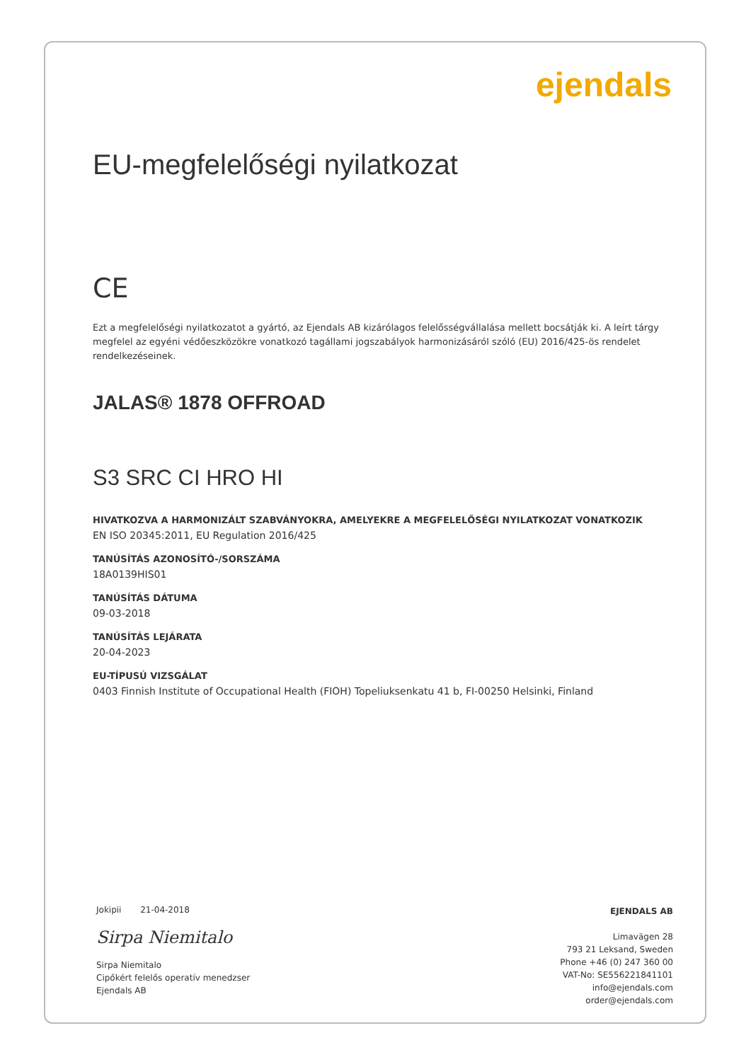ejendals
EU-megfelelőségi nyilatkozat
CE
Ezt a megfelelőségi nyilatkozatot a gyártó, az Ejendals AB kizárólagos felelősségvállalása mellett bocsátják ki. A leírt tárgy megfelel az egyéni védőeszközökre vonatkozó tagállami jogszabályok harmonizásáról szóló (EU) 2016/425-ös rendelet rendelkezéseinek.
JALAS® 1878 OFFROAD
S3 SRC CI HRO HI
HIVATKOZVA A HARMONIZÁLT SZABVÁNYOKRA, AMELYEKRE A MEGFELELŐSÉGI NYILATKOZAT VONATKOZIK
EN ISO 20345:2011, EU Regulation 2016/425
TANÚSÍTÁS AZONOSÍTÓ-/SORSZÁMA
18A0139HIS01
TANÚSÍTÁS DÁTUMA
09-03-2018
TANÚSÍTÁS LEJÁRATA
20-04-2023
EU-TÍPUSÚ VIZSGÁLAT
0403 Finnish Institute of Occupational Health (FIOH) Topeliuksenkatu 41 b, FI-00250 Helsinki, Finland
Jokipii 21-04-2018
Sirpa Niemitalo
Sirpa Niemitalo
Cipőkért felelős operatív menedzser
Ejendals AB
EJENDALS AB
Limavägen 28
793 21 Leksand, Sweden
Phone +46 (0) 247 360 00
VAT-No: SE556221841101
info@ejendals.com
order@ejendals.com